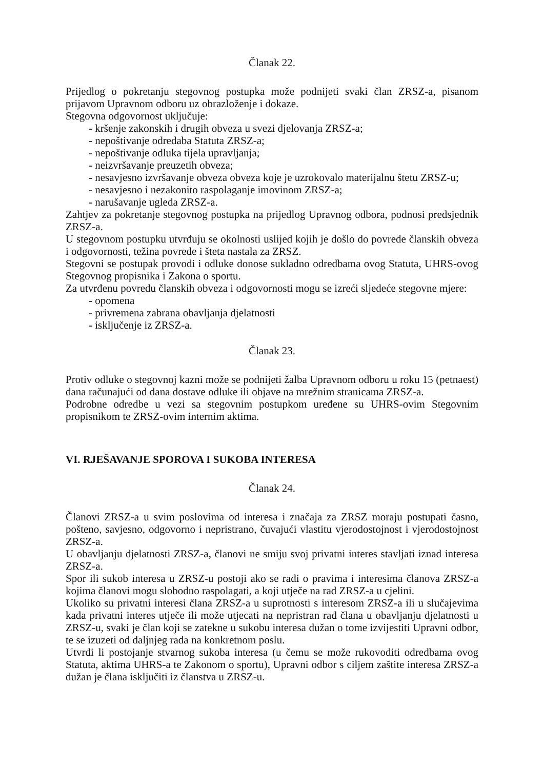Članak 22.
Prijedlog o pokretanju stegovnog postupka može podnijeti svaki član ZRSZ-a, pisanom prijavom Upravnom odboru uz obrazloženje i dokaze.
Stegovna odgovornost uključuje:
- kršenje zakonskih i drugih obveza u svezi djelovanja ZRSZ-a;
- nepoštivanje odredaba Statuta ZRSZ-a;
- nepoštivanje odluka tijela upravljanja;
- neizvršavanje preuzetih obveza;
- nesavjesno izvršavanje obveza obveza koje je uzrokovalo materijalnu štetu ZRSZ-u;
- nesavjesno i nezakonito raspolaganje imovinom ZRSZ-a;
- narušavanje ugleda ZRSZ-a.
Zahtjev za pokretanje stegovnog postupka na prijedlog Upravnog odbora, podnosi predsjednik ZRSZ-a.
U stegovnom postupku utvrđuju se okolnosti uslijed kojih je došlo do povrede članskih obveza i odgovornosti, težina povrede i šteta nastala za ZRSZ.
Stegovni se postupak provodi i odluke donose sukladno odredbama ovog Statuta, UHRS-ovog Stegovnog propisnika i Zakona o sportu.
Za utvrđenu povredu članskih obveza i odgovornosti mogu se izreći sljedeće stegovne mjere:
- opomena
- privremena zabrana obavljanja djelatnosti
- isključenje iz ZRSZ-a.
Članak 23.
Protiv odluke o stegovnoj kazni može se podnijeti žalba Upravnom odboru u roku 15 (petnaest) dana računajući od dana dostave odluke ili objave na mrežnim stranicama ZRSZ-a.
Podrobne odredbe u vezi sa stegovnim postupkom uređene su UHRS-ovim Stegovnim propisnikom te ZRSZ-ovim internim aktima.
VI. RJEŠAVANJE SPOROVA I SUKOBA INTERESA
Članak 24.
Članovi ZRSZ-a u svim poslovima od interesa i značaja za ZRSZ moraju postupati časno, pošteno, savjesno, odgovorno i nepristrano, čuvajući vlastitu vjerodostojnost i vjerodostojnost ZRSZ-a.
U obavljanju djelatnosti ZRSZ-a, članovi ne smiju svoj privatni interes stavljati iznad interesa ZRSZ-a.
Spor ili sukob interesa u ZRSZ-u postoji ako se radi o pravima i interesima članova ZRSZ-a kojima članovi mogu slobodno raspolagati, a koji utječe na rad ZRSZ-a u cjelini.
Ukoliko su privatni interesi člana ZRSZ-a u suprotnosti s interesom ZRSZ-a ili u slučajevima kada privatni interes utječe ili može utjecati na nepristran rad člana u obavljanju djelatnosti u ZRSZ-u, svaki je član koji se zatekne u sukobu interesa dužan o tome izvijestiti Upravni odbor, te se izuzeti od daljnjeg rada na konkretnom poslu.
Utvrdi li postojanje stvarnog sukoba interesa (u čemu se može rukovoditi odredbama ovog Statuta, aktima UHRS-a te Zakonom o sportu), Upravni odbor s ciljem zaštite interesa ZRSZ-a dužan je člana isključiti iz članstva u ZRSZ-u.